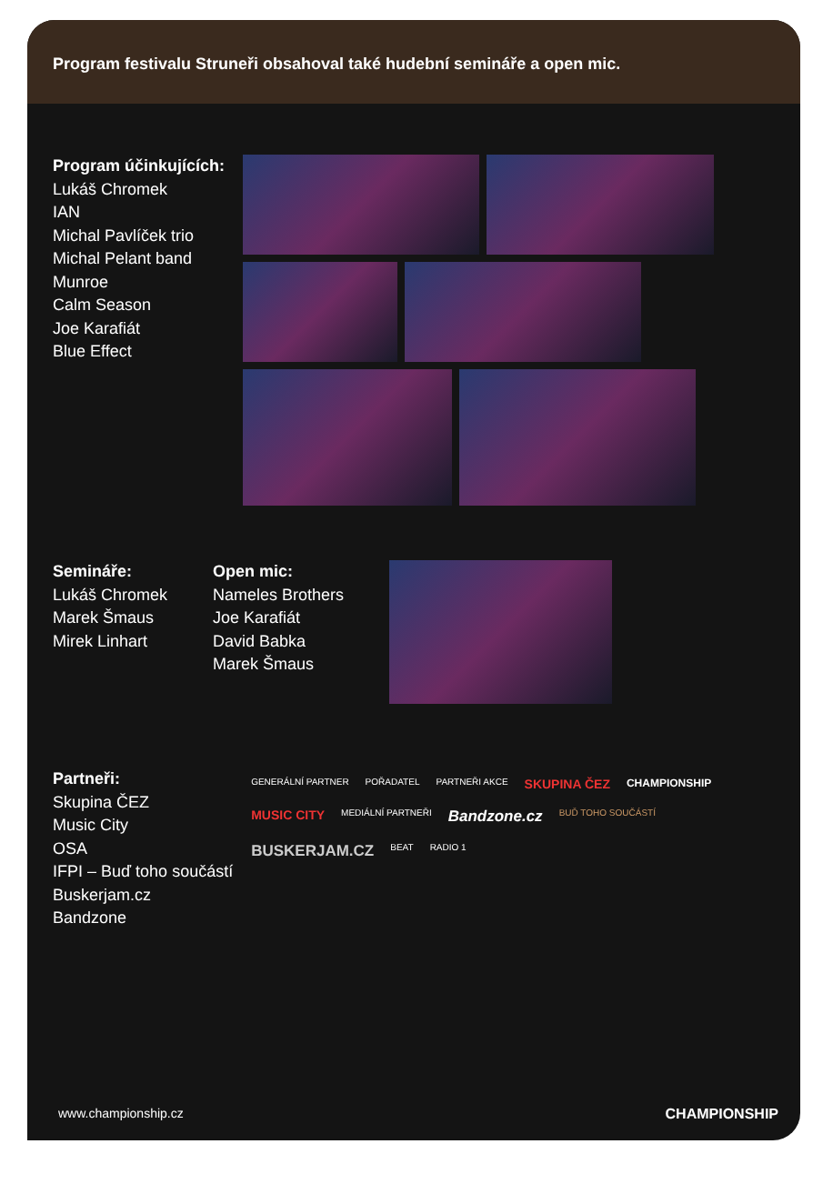Program festivalu Struneři obsahoval také hudební semináře a open mic.
Program účinkujících:
Lukáš Chromek
IAN
Michal Pavlíček trio
Michal Pelant band
Munroe
Calm Season
Joe Karafiát
Blue Effect
Semináře:
Lukáš Chromek
Marek Šmaus
Mirek Linhart
Open mic:
Nameles Brothers
Joe Karafiát
David Babka
Marek Šmaus
Partneři:
Skupina ČEZ
Music City
OSA
IFPI – Buď toho součástí
Buskerjam.cz
Bandzone
GENERÁLNÍ PARTNER POŘADATEL PARTNEŘI AKCE SKUPINA ČEZ CHAMPIONSHIP MUSIC CITY MEDIÁLNÍ PARTNEŘI Bandzone.cz BUĎ TOHO SOUČÁSTÍ BUSKERJAM.CZ BEAT RADIO 1
www.championship.cz CHAMPIONSHIP